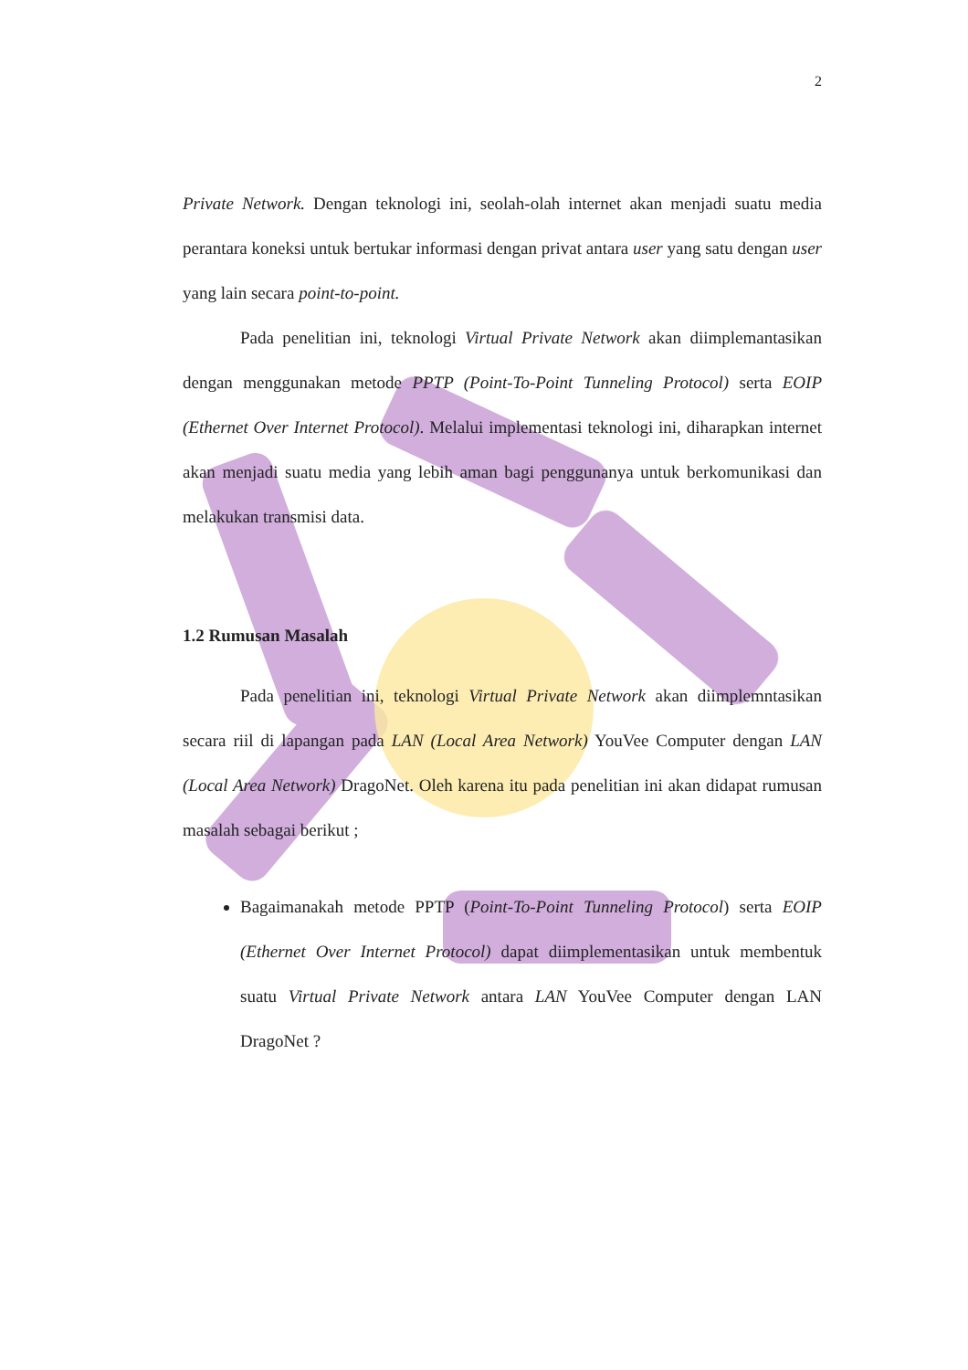2
Private Network. Dengan teknologi ini, seolah-olah internet akan menjadi suatu media perantara koneksi untuk bertukar informasi dengan privat antara user yang satu dengan user yang lain secara point-to-point.
Pada penelitian ini, teknologi Virtual Private Network akan diimplemantasikan dengan menggunakan metode PPTP (Point-To-Point Tunneling Protocol) serta EOIP (Ethernet Over Internet Protocol). Melalui implementasi teknologi ini, diharapkan internet akan menjadi suatu media yang lebih aman bagi penggunanya untuk berkomunikasi dan melakukan transmisi data.
1.2 Rumusan Masalah
Pada penelitian ini, teknologi Virtual Private Network akan diimplemntasikan secara riil di lapangan pada LAN (Local Area Network) YouVee Computer dengan LAN (Local Area Network) DragoNet. Oleh karena itu pada penelitian ini akan didapat rumusan masalah sebagai berikut ;
Bagaimanakah metode PPTP (Point-To-Point Tunneling Protocol) serta EOIP (Ethernet Over Internet Protocol) dapat diimplementasikan untuk membentuk suatu Virtual Private Network antara LAN YouVee Computer dengan LAN DragoNet ?